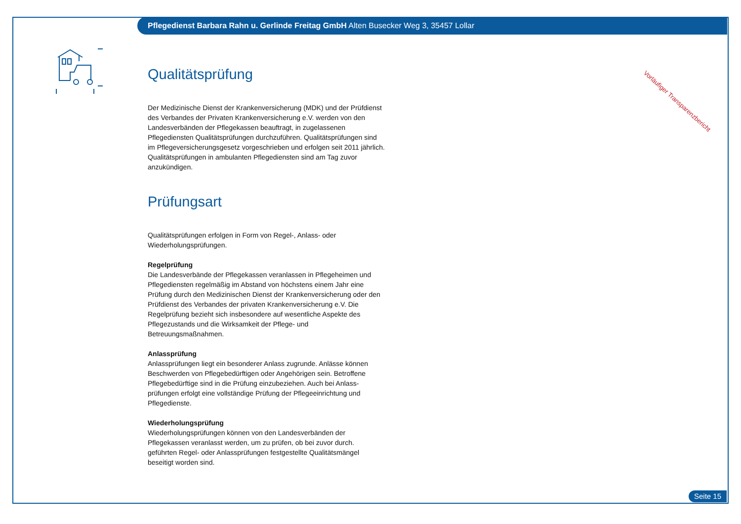Pflegedienst Barbara Rahn u. Gerlinde Freitag GmbH Alten Busecker Weg 3, 35457 Lollar
Vorläufiger Transparenzbericht
Qualitätsprüfung
Der Medizinische Dienst der Krankenversicherung (MDK) und der Prüfdienst des Verbandes der Privaten Krankenversicherung e.V. werden von den Landesverbänden der Pflegekassen beauftragt, in zugelassenen Pflegediensten Qualitätsprüfungen durchzuführen. Qualitätsprüfungen sind im Pflegeversicherungsgesetz vorgeschrieben und erfolgen seit 2011 jährlich. Qualitätsprüfungen in ambulanten Pflegediensten sind am Tag zuvor anzukündigen.
Prüfungsart
Qualitätsprüfungen erfolgen in Form von Regel-, Anlass- oder Wiederholungsprüfungen.
Regelprüfung
Die Landesverbände der Pflegekassen veranlassen in Pflegeheimen und Pflegediensten regelmäßig im Abstand von höchstens einem Jahr eine Prüfung durch den Medizinischen Dienst der Krankenversicherung oder den Prüfdienst des Verbandes der privaten Krankenversicherung e.V. Die Regelprüfung bezieht sich insbesondere auf wesentliche Aspekte des Pflegezustands und die Wirksamkeit der Pflege- und Betreuungsmaßnahmen.
Anlassprüfung
Anlassprüfungen liegt ein besonderer Anlass zugrunde. Anlässe können Beschwerden von Pflegebedürftigen oder Angehörigen sein. Betroffene Pflegebedürftige sind in die Prüfung einzubeziehen. Auch bei Anlass-prüfungen erfolgt eine vollständige Prüfung der Pflegeeinrichtung und Pflegedienste.
Wiederholungsprüfung
Wiederholungsprüfungen können von den Landesverbänden der Pflegekassen veranlasst werden, um zu prüfen, ob bei zuvor durch. geführten Regel- oder Anlassprüfungen festgestellte Qualitätsmängel beseitigt worden sind.
Seite 15